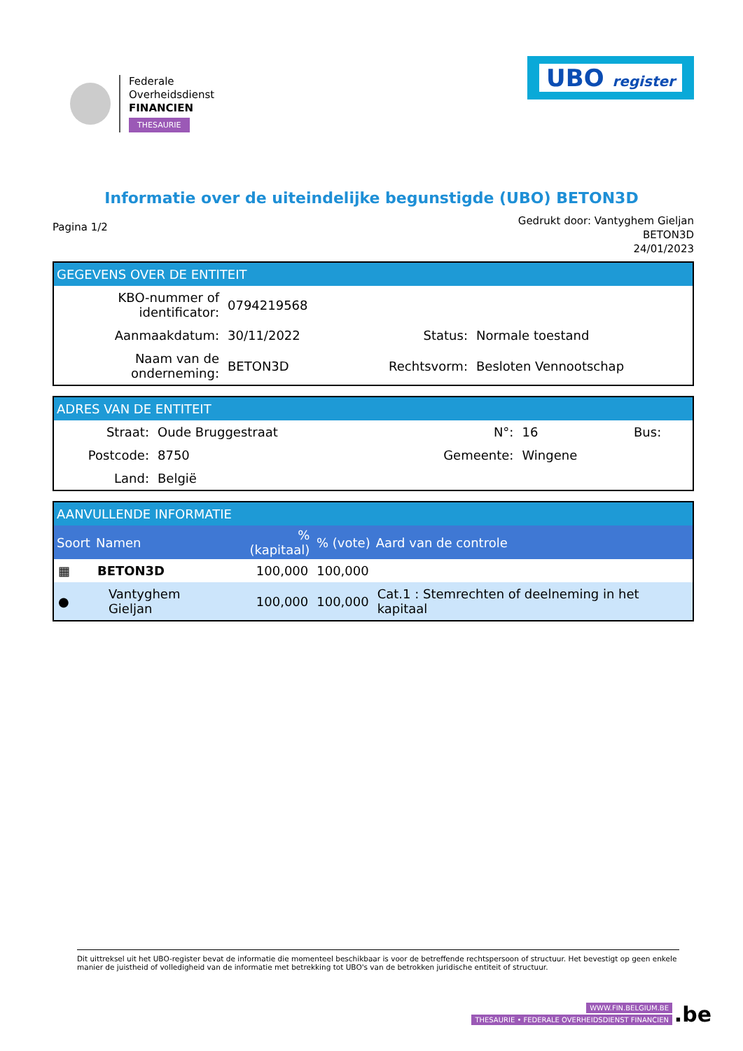Federale
Overheidsdienst
FINANCIEN
THESAURIE
UBO register
Informatie over de uiteindelijke begunstigde (UBO) BETON3D
Pagina 1/2
Gedrukt door: Vantyghem Gieljan
BETON3D
24/01/2023
GEGEVENS OVER DE ENTITEIT
| KBO-nummer of identificator: | 0794219568 | | |
| Aanmaakdatum: | 30/11/2022 | Status: | Normale toestand |
| Naam van de onderneming: | BETON3D | Rechtsvorm: | Besloten Vennootschap |
ADRES VAN DE ENTITEIT
| Straat: | Oude Bruggestraat | N°: | 16 | Bus: |
| Postcode: | 8750 | Gemeente: | Wingene | |
| Land: | België | | | |
AANVULLENDE INFORMATIE
| Soort | Namen | % (kapitaal) | % (vote) | Aard van de controle |
| --- | --- | --- | --- | --- |
| ▦ | BETON3D | 100,000 | 100,000 | |
| ● | Vantyghem Gieljan | 100,000 | 100,000 | Cat.1 : Stemrechten of deelneming in het kapitaal |
Dit uittreksel uit het UBO-register bevat de informatie die momenteel beschikbaar is voor de betreffende rechtspersoon of structuur. Het bevestigt op geen enkele manier de juistheid of volledigheid van de informatie met betrekking tot UBO's van de betrokken juridische entiteit of structuur.
WWW.FIN.BELGIUM.BE
THESAURIE • FEDERALE OVERHEIDSDIENST FINANCIEN
.be